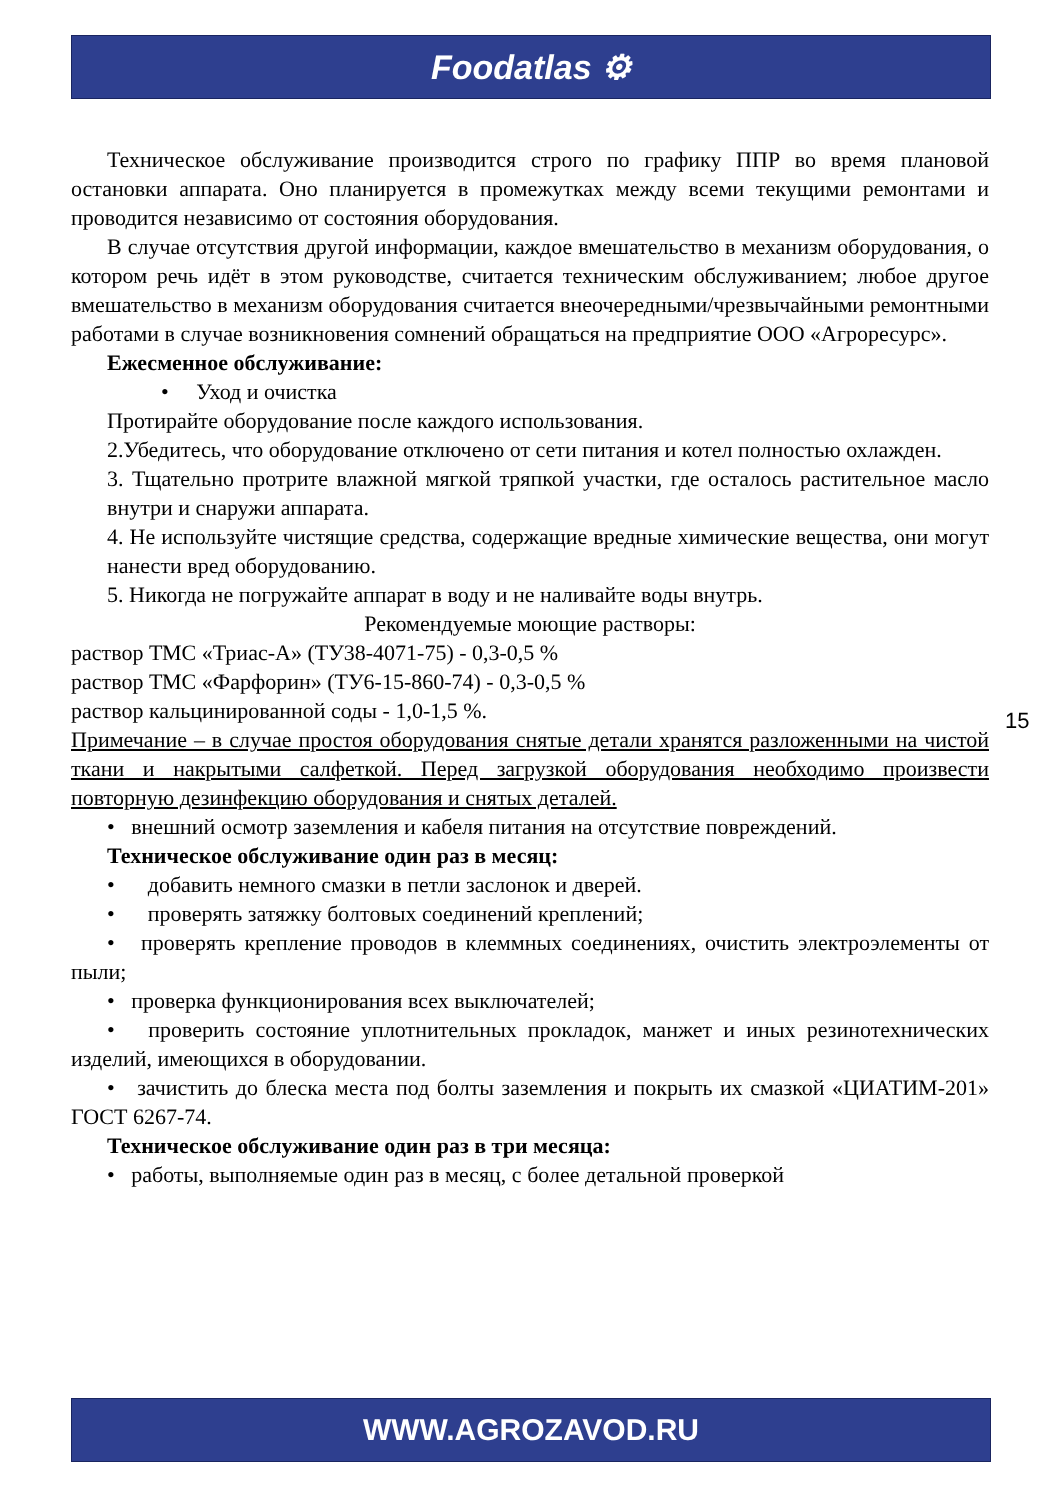Foodatlas ⚙
Техническое обслуживание производится строго по графику ППР во время плановой остановки аппарата. Оно планируется в промежутках между всеми текущими ремонтами и проводится независимо от состояния оборудования.
В случае отсутствия другой информации, каждое вмешательство в механизм оборудования, о котором речь идёт в этом руководстве, считается техническим обслуживанием; любое другое вмешательство в механизм оборудования считается внеочередными/чрезвычайными ремонтными работами в случае возникновения сомнений обращаться на предприятие ООО «Агроресурс».
Ежесменное обслуживание:
• Уход и очистка
Протирайте оборудование после каждого использования.
2.Убедитесь, что оборудование отключено от сети питания и котел полностью охлажден.
3. Тщательно протрите влажной мягкой тряпкой участки, где осталось растительное масло внутри и снаружи аппарата.
4. Не используйте чистящие средства, содержащие вредные химические вещества, они могут нанести вред оборудованию.
5. Никогда не погружайте аппарат в воду и не наливайте воды внутрь.
Рекомендуемые моющие растворы:
раствор ТМС «Триас-А» (ТУ38-4071-75) - 0,3-0,5 %
раствор ТМС «Фарфорин» (ТУ6-15-860-74) - 0,3-0,5 %
раствор кальцинированной соды - 1,0-1,5 %.
Примечание – в случае простоя оборудования снятые детали хранятся разложенными на чистой ткани и накрытыми салфеткой. Перед загрузкой оборудования необходимо произвести повторную дезинфекцию оборудования и снятых деталей.
• внешний осмотр заземления и кабеля питания на отсутствие повреждений.
Техническое обслуживание один раз в месяц:
• добавить немного смазки в петли заслонок и дверей.
• проверять затяжку болтовых соединений креплений;
• проверять крепление проводов в клеммных соединениях, очистить электроэлементы от пыли;
• проверка функционирования всех выключателей;
• проверить состояние уплотнительных прокладок, манжет и иных резинотехнических изделий, имеющихся в оборудовании.
• зачистить до блеска места под болты заземления и покрыть их смазкой «ЦИАТИМ-201» ГОСТ 6267-74.
Техническое обслуживание один раз в три месяца:
• работы, выполняемые один раз в месяц, с более детальной проверкой
15
WWW.AGROZAVOD.RU